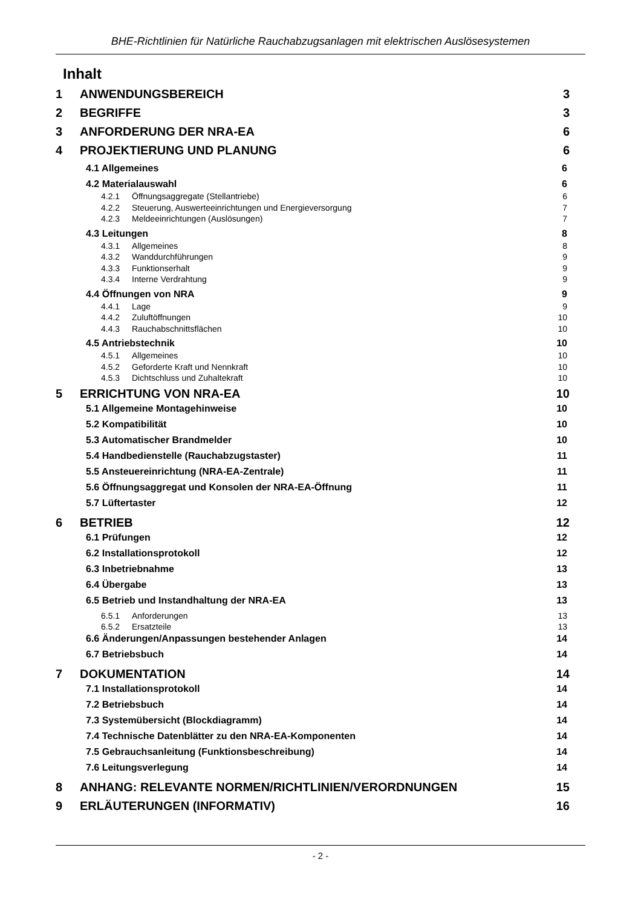BHE-Richtlinien für Natürliche Rauchabzugsanlagen mit elektrischen Auslösesystemen
Inhalt
1 ANWENDUNGSBEREICH 3
2 BEGRIFFE 3
3 ANFORDERUNG DER NRA-EA 6
4 PROJEKTIERUNG UND PLANUNG 6
4.1 Allgemeines 6
4.2 Materialauswahl 6
4.2.1 Öffnungsaggregate (Stellantriebe) 6
4.2.2 Steuerung, Auswerteeinrichtungen und Energieversorgung 7
4.2.3 Meldeeinrichtungen (Auslösungen) 7
4.3 Leitungen 8
4.3.1 Allgemeines 8
4.3.2 Wanddurchführungen 9
4.3.3 Funktionserhalt 9
4.3.4 Interne Verdrahtung 9
4.4 Öffnungen von NRA 9
4.4.1 Lage 9
4.4.2 Zuluftöffnungen 10
4.4.3 Rauchabschnittsflächen 10
4.5 Antriebstechnik 10
4.5.1 Allgemeines 10
4.5.2 Geforderte Kraft und Nennkraft 10
4.5.3 Dichtschluss und Zuhaltekraft 10
5 ERRICHTUNG VON NRA-EA 10
5.1 Allgemeine Montagehinweise 10
5.2 Kompatibilität 10
5.3 Automatischer Brandmelder 10
5.4 Handbedienstelle (Rauchabzugstaster) 11
5.5 Ansteuereinrichtung (NRA-EA-Zentrale) 11
5.6 Öffnungsaggregat und Konsolen der NRA-EA-Öffnung 11
5.7 Lüftertaster 12
6 BETRIEB 12
6.1 Prüfungen 12
6.2 Installationsprotokoll 12
6.3 Inbetriebnahme 13
6.4 Übergabe 13
6.5 Betrieb und Instandhaltung der NRA-EA 13
6.5.1 Anforderungen 13
6.5.2 Ersatzteile 13
6.6 Änderungen/Anpassungen bestehender Anlagen 14
6.7 Betriebsbuch 14
7 DOKUMENTATION 14
7.1 Installationsprotokoll 14
7.2 Betriebsbuch 14
7.3 Systemübersicht (Blockdiagramm) 14
7.4 Technische Datenblätter zu den NRA-EA-Komponenten 14
7.5 Gebrauchsanleitung (Funktionsbeschreibung) 14
7.6 Leitungsverlegung 14
8 ANHANG: RELEVANTE NORMEN/RICHTLINIEN/VERORDNUNGEN 15
9 ERLÄUTERUNGEN (INFORMATIV) 16
- 2 -